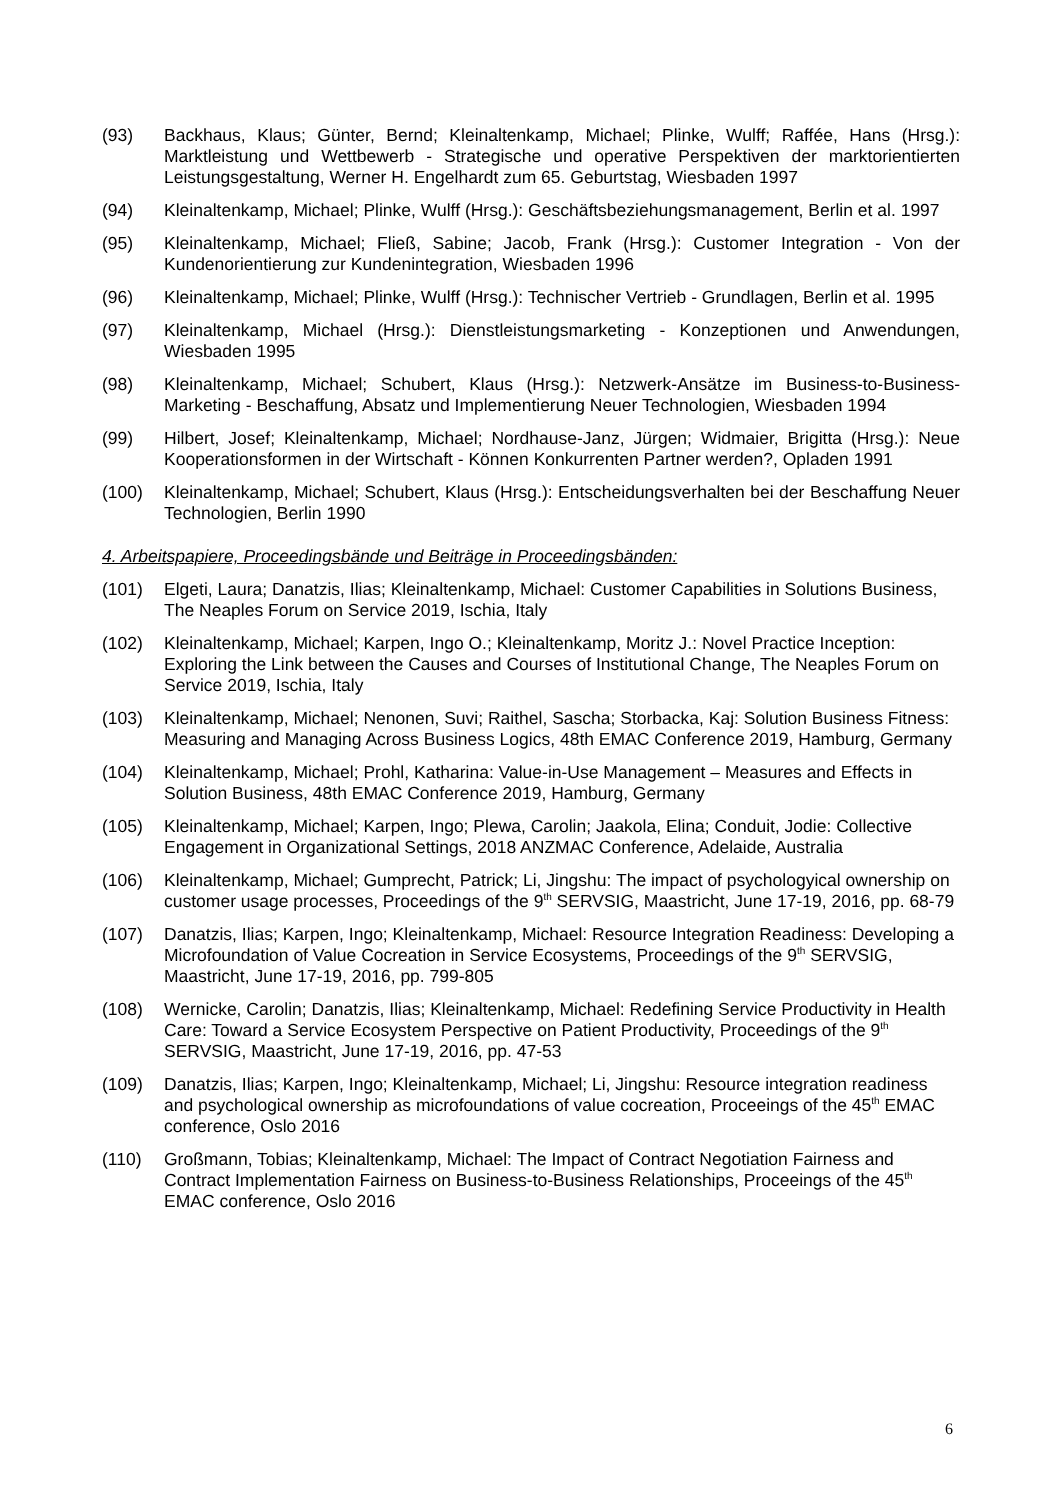(93) Backhaus, Klaus; Günter, Bernd; Kleinaltenkamp, Michael; Plinke, Wulff; Raffée, Hans (Hrsg.): Marktleistung und Wettbewerb - Strategische und operative Perspektiven der marktorientierten Leistungsgestaltung, Werner H. Engelhardt zum 65. Geburtstag, Wiesbaden 1997
(94) Kleinaltenkamp, Michael; Plinke, Wulff (Hrsg.): Geschäftsbeziehungsmanagement, Berlin et al. 1997
(95) Kleinaltenkamp, Michael; Fließ, Sabine; Jacob, Frank (Hrsg.): Customer Integration - Von der Kundenorientierung zur Kundenintegration, Wiesbaden 1996
(96) Kleinaltenkamp, Michael; Plinke, Wulff (Hrsg.): Technischer Vertrieb - Grundlagen, Berlin et al. 1995
(97) Kleinaltenkamp, Michael (Hrsg.): Dienstleistungsmarketing - Konzeptionen und Anwendungen, Wiesbaden 1995
(98) Kleinaltenkamp, Michael; Schubert, Klaus (Hrsg.): Netzwerk-Ansätze im Business-to-Business-Marketing - Beschaffung, Absatz und Implementierung Neuer Technologien, Wiesbaden 1994
(99) Hilbert, Josef; Kleinaltenkamp, Michael; Nordhause-Janz, Jürgen; Widmaier, Brigitta (Hrsg.): Neue Kooperationsformen in der Wirtschaft - Können Konkurrenten Partner werden?, Opladen 1991
(100) Kleinaltenkamp, Michael; Schubert, Klaus (Hrsg.): Entscheidungsverhalten bei der Beschaffung Neuer Technologien, Berlin 1990
4. Arbeitspapiere, Proceedingsbände und Beiträge in Proceedingsbänden:
(101) Elgeti, Laura; Danatzis, Ilias; Kleinaltenkamp, Michael: Customer Capabilities in Solutions Business, The Neaples Forum on Service 2019, Ischia, Italy
(102) Kleinaltenkamp, Michael; Karpen, Ingo O.; Kleinaltenkamp, Moritz J.: Novel Practice Inception: Exploring the Link between the Causes and Courses of Institutional Change, The Neaples Forum on Service 2019, Ischia, Italy
(103) Kleinaltenkamp, Michael; Nenonen, Suvi; Raithel, Sascha; Storbacka, Kaj: Solution Business Fitness: Measuring and Managing Across Business Logics, 48th EMAC Conference 2019, Hamburg, Germany
(104) Kleinaltenkamp, Michael; Prohl, Katharina: Value-in-Use Management – Measures and Effects in Solution Business, 48th EMAC Conference 2019, Hamburg, Germany
(105) Kleinaltenkamp, Michael; Karpen, Ingo; Plewa, Carolin; Jaakola, Elina; Conduit, Jodie: Collective Engagement in Organizational Settings, 2018 ANZMAC Conference, Adelaide, Australia
(106) Kleinaltenkamp, Michael; Gumprecht, Patrick; Li, Jingshu: The impact of psychologyical ownership on customer usage processes, Proceedings of the 9<sup>th</sup> SERVSIG, Maastricht, June 17-19, 2016, pp. 68-79
(107) Danatzis, Ilias; Karpen, Ingo; Kleinaltenkamp, Michael: Resource Integration Readiness: Developing a Microfoundation of Value Cocreation in Service Ecosystems, Proceedings of the 9<sup>th</sup> SERVSIG, Maastricht, June 17-19, 2016, pp. 799-805
(108) Wernicke, Carolin; Danatzis, Ilias; Kleinaltenkamp, Michael: Redefining Service Productivity in Health Care: Toward a Service Ecosystem Perspective on Patient Productivity, Proceedings of the 9<sup>th</sup> SERVSIG, Maastricht, June 17-19, 2016, pp. 47-53
(109) Danatzis, Ilias; Karpen, Ingo; Kleinaltenkamp, Michael; Li, Jingshu: Resource integration readiness and psychological ownership as microfoundations of value cocreation, Proceeings of the 45<sup>th</sup> EMAC conference, Oslo 2016
(110) Großmann, Tobias; Kleinaltenkamp, Michael: The Impact of Contract Negotiation Fairness and Contract Implementation Fairness on Business-to-Business Relationships, Proceeings of the 45<sup>th</sup> EMAC conference, Oslo 2016
6